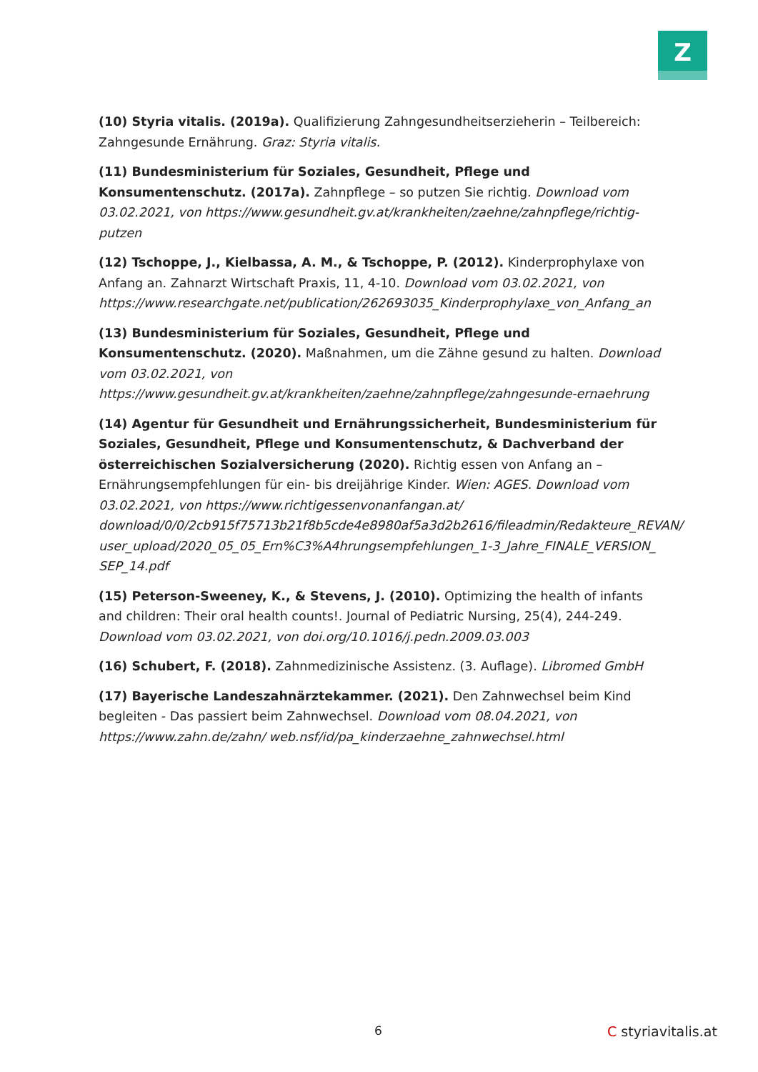Z
(10) Styria vitalis. (2019a). Qualifizierung Zahngesundheitserzieherin – Teilbereich: Zahngesunde Ernährung. Graz: Styria vitalis.
(11) Bundesministerium für Soziales, Gesundheit, Pflege und Konsumentenschutz. (2017a). Zahnpflege – so putzen Sie richtig. Download vom 03.02.2021, von https://www.gesundheit.gv.at/krankheiten/zaehne/zahnpflege/richtig-putzen
(12) Tschoppe, J., Kielbassa, A. M., & Tschoppe, P. (2012). Kinderprophylaxe von Anfang an. Zahnarzt Wirtschaft Praxis, 11, 4-10. Download vom 03.02.2021, von https://www.researchgate.net/publication/262693035_Kinderprophylaxe_von_Anfang_an
(13) Bundesministerium für Soziales, Gesundheit, Pflege und Konsumentenschutz. (2020). Maßnahmen, um die Zähne gesund zu halten. Download vom 03.02.2021, von https://www.gesundheit.gv.at/krankheiten/zaehne/zahnpflege/zahngesunde-ernaehrung
(14) Agentur für Gesundheit und Ernährungssicherheit, Bundesministerium für Soziales, Gesundheit, Pflege und Konsumentenschutz, & Dachverband der österreichischen Sozialversicherung (2020). Richtig essen von Anfang an – Ernährungsempfehlungen für ein- bis dreijährige Kinder. Wien: AGES. Download vom 03.02.2021, von https://www.richtigessenvonanfangan.at/ download/0/0/2cb915f75713b21f8b5cde4e8980af5a3d2b2616/fileadmin/Redakteure_REVAN/ user_upload/2020_05_05_Ern%C3%A4hrungsempfehlungen_1-3_Jahre_FINALE_VERSION_ SEP_14.pdf
(15) Peterson-Sweeney, K., & Stevens, J. (2010). Optimizing the health of infants and children: Their oral health counts!. Journal of Pediatric Nursing, 25(4), 244-249. Download vom 03.02.2021, von doi.org/10.1016/j.pedn.2009.03.003
(16) Schubert, F. (2018). Zahnmedizinische Assistenz. (3. Auflage). Libromed GmbH
(17) Bayerische Landeszahnärztekammer. (2021). Den Zahnwechsel beim Kind begleiten - Das passiert beim Zahnwechsel. Download vom 08.04.2021, von https://www.zahn.de/zahn/ web.nsf/id/pa_kinderzaehne_zahnwechsel.html
6 C styriavitalis.at